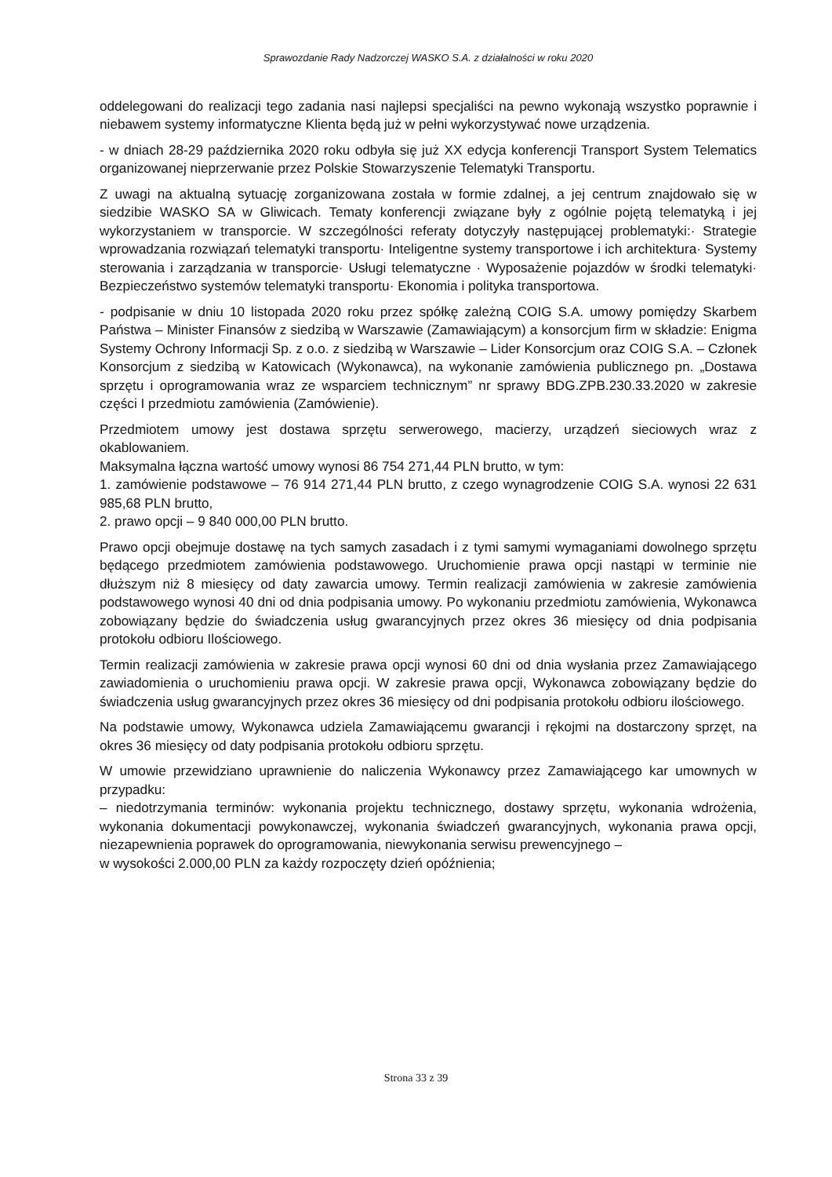Sprawozdanie Rady Nadzorczej WASKO S.A. z działalności w roku 2020
oddelegowani do realizacji tego zadania nasi najlepsi specjaliści na pewno wykonają wszystko poprawnie i niebawem systemy informatyczne Klienta będą już w pełni wykorzystywać nowe urządzenia.
- w dniach 28-29 października 2020 roku odbyła się już XX edycja konferencji Transport System Telematics organizowanej nieprzerwanie przez Polskie Stowarzyszenie Telematyki Transportu.
Z uwagi na aktualną sytuację zorganizowana została w formie zdalnej, a jej centrum znajdowało się w siedzibie WASKO SA w Gliwicach. Tematy konferencji związane były z ogólnie pojętą telematyką i jej wykorzystaniem w transporcie. W szczególności referaty dotyczyły następującej problematyki:· Strategie wprowadzania rozwiązań telematyki transportu· Inteligentne systemy transportowe i ich architektura· Systemy sterowania i zarządzania w transporcie· Usługi telematyczne · Wyposażenie pojazdów w środki telematyki· Bezpieczeństwo systemów telematyki transportu· Ekonomia i polityka transportowa.
- podpisanie w dniu 10 listopada 2020 roku przez spółkę zależną COIG S.A. umowy pomiędzy Skarbem Państwa – Minister Finansów z siedzibą w Warszawie (Zamawiającym) a konsorcjum firm w składzie: Enigma Systemy Ochrony Informacji Sp. z o.o. z siedzibą w Warszawie – Lider Konsorcjum oraz COIG S.A. – Członek Konsorcjum z siedzibą w Katowicach (Wykonawca), na wykonanie zamówienia publicznego pn. „Dostawa sprzętu i oprogramowania wraz ze wsparciem technicznym” nr sprawy BDG.ZPB.230.33.2020 w zakresie części I przedmiotu zamówienia (Zamówienie).
Przedmiotem umowy jest dostawa sprzętu serwerowego, macierzy, urządzeń sieciowych wraz z okablowaniem.
Maksymalna łączna wartość umowy wynosi 86 754 271,44 PLN brutto, w tym:
1. zamówienie podstawowe – 76 914 271,44 PLN brutto, z czego wynagrodzenie COIG S.A. wynosi 22 631 985,68 PLN brutto,
2. prawo opcji – 9 840 000,00 PLN brutto.
Prawo opcji obejmuje dostawę na tych samych zasadach i z tymi samymi wymaganiami dowolnego sprzętu będącego przedmiotem zamówienia podstawowego. Uruchomienie prawa opcji nastąpi w terminie nie dłuższym niż 8 miesięcy od daty zawarcia umowy. Termin realizacji zamówienia w zakresie zamówienia podstawowego wynosi 40 dni od dnia podpisania umowy. Po wykonaniu przedmiotu zamówienia, Wykonawca zobowiązany będzie do świadczenia usług gwarancyjnych przez okres 36 miesięcy od dnia podpisania protokołu odbioru Ilościowego.
Termin realizacji zamówienia w zakresie prawa opcji wynosi 60 dni od dnia wysłania przez Zamawiającego zawiadomienia o uruchomieniu prawa opcji. W zakresie prawa opcji, Wykonawca zobowiązany będzie do świadczenia usług gwarancyjnych przez okres 36 miesięcy od dni podpisania protokołu odbioru ilościowego.
Na podstawie umowy, Wykonawca udziela Zamawiającemu gwarancji i rękojmi na dostarczony sprzęt, na okres 36 miesięcy od daty podpisania protokołu odbioru sprzętu.
W umowie przewidziano uprawnienie do naliczenia Wykonawcy przez Zamawiającego kar umownych w przypadku:
– niedotrzymania terminów: wykonania projektu technicznego, dostawy sprzętu, wykonania wdrożenia, wykonania dokumentacji powykonawczej, wykonania świadczeń gwarancyjnych, wykonania prawa opcji, niezapewnienia poprawek do oprogramowania, niewykonania serwisu prewencyjnego –
w wysokości 2.000,00 PLN za każdy rozpoczęty dzień opóźnienia;
Strona 33 z 39